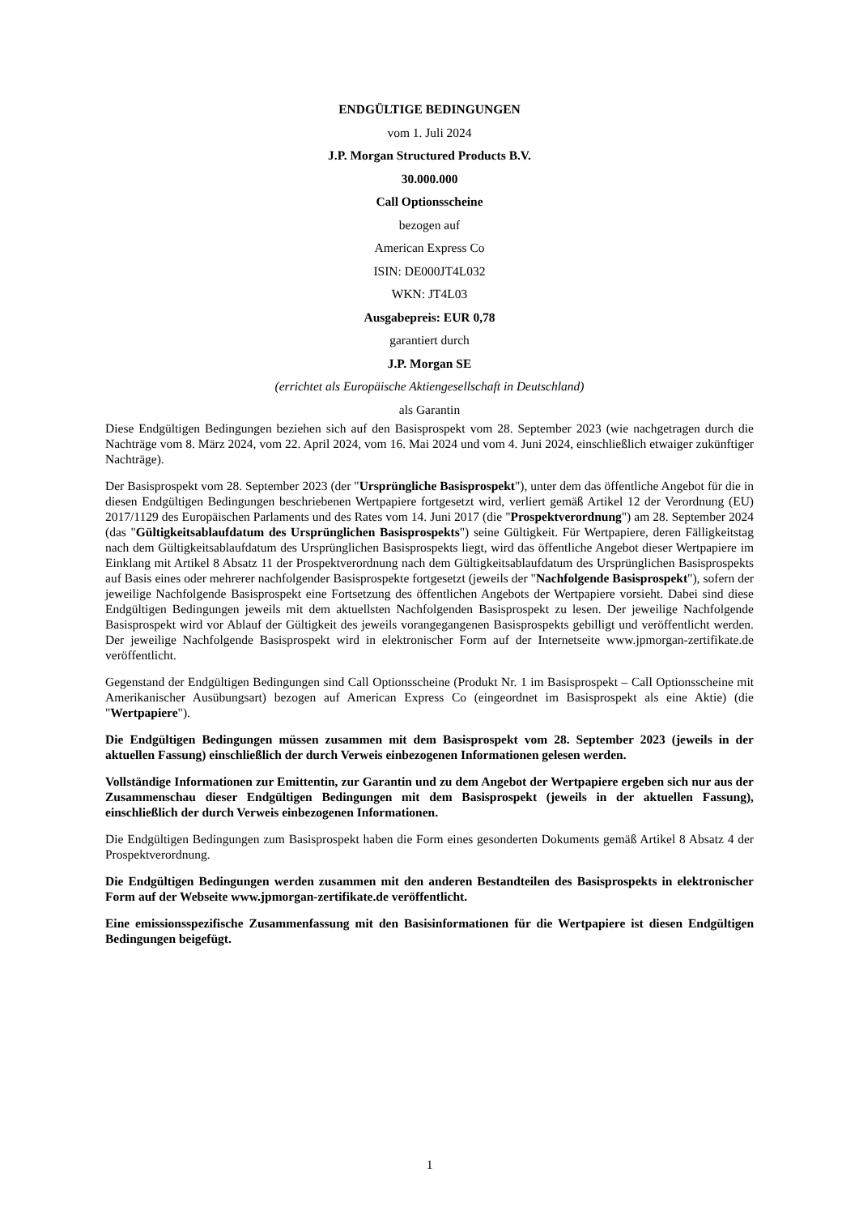ENDGÜLTIGE BEDINGUNGEN
vom 1. Juli 2024
J.P. Morgan Structured Products B.V.
30.000.000
Call Optionsscheine
bezogen auf
American Express Co
ISIN: DE000JT4L032
WKN: JT4L03
Ausgabepreis: EUR 0,78
garantiert durch
J.P. Morgan SE
(errichtet als Europäische Aktiengesellschaft in Deutschland)
als Garantin
Diese Endgültigen Bedingungen beziehen sich auf den Basisprospekt vom 28. September 2023 (wie nachgetragen durch die Nachträge vom 8. März 2024, vom 22. April 2024, vom 16. Mai 2024 und vom 4. Juni 2024, einschließlich etwaiger zukünftiger Nachträge).
Der Basisprospekt vom 28. September 2023 (der "Ursprüngliche Basisprospekt"), unter dem das öffentliche Angebot für die in diesen Endgültigen Bedingungen beschriebenen Wertpapiere fortgesetzt wird, verliert gemäß Artikel 12 der Verordnung (EU) 2017/1129 des Europäischen Parlaments und des Rates vom 14. Juni 2017 (die "Prospektverordnung") am 28. September 2024 (das "Gültigkeitsablaufdatum des Ursprünglichen Basisprospekts") seine Gültigkeit. Für Wertpapiere, deren Fälligkeitstag nach dem Gültigkeitsablaufdatum des Ursprünglichen Basisprospekts liegt, wird das öffentliche Angebot dieser Wertpapiere im Einklang mit Artikel 8 Absatz 11 der Prospektverordnung nach dem Gültigkeitsablaufdatum des Ursprünglichen Basisprospekts auf Basis eines oder mehrerer nachfolgender Basisprospekte fortgesetzt (jeweils der "Nachfolgende Basisprospekt"), sofern der jeweilige Nachfolgende Basisprospekt eine Fortsetzung des öffentlichen Angebots der Wertpapiere vorsieht. Dabei sind diese Endgültigen Bedingungen jeweils mit dem aktuellsten Nachfolgenden Basisprospekt zu lesen. Der jeweilige Nachfolgende Basisprospekt wird vor Ablauf der Gültigkeit des jeweils vorangegangenen Basisprospekts gebilligt und veröffentlicht werden. Der jeweilige Nachfolgende Basisprospekt wird in elektronischer Form auf der Internetseite www.jpmorgan-zertifikate.de veröffentlicht.
Gegenstand der Endgültigen Bedingungen sind Call Optionsscheine (Produkt Nr. 1 im Basisprospekt – Call Optionsscheine mit Amerikanischer Ausübungsart) bezogen auf American Express Co (eingeordnet im Basisprospekt als eine Aktie) (die "Wertpapiere").
Die Endgültigen Bedingungen müssen zusammen mit dem Basisprospekt vom 28. September 2023 (jeweils in der aktuellen Fassung) einschließlich der durch Verweis einbezogenen Informationen gelesen werden.
Vollständige Informationen zur Emittentin, zur Garantin und zu dem Angebot der Wertpapiere ergeben sich nur aus der Zusammenschau dieser Endgültigen Bedingungen mit dem Basisprospekt (jeweils in der aktuellen Fassung), einschließlich der durch Verweis einbezogenen Informationen.
Die Endgültigen Bedingungen zum Basisprospekt haben die Form eines gesonderten Dokuments gemäß Artikel 8 Absatz 4 der Prospektverordnung.
Die Endgültigen Bedingungen werden zusammen mit den anderen Bestandteilen des Basisprospekts in elektronischer Form auf der Webseite www.jpmorgan-zertifikate.de veröffentlicht.
Eine emissionsspezifische Zusammenfassung mit den Basisinformationen für die Wertpapiere ist diesen Endgültigen Bedingungen beigefügt.
1